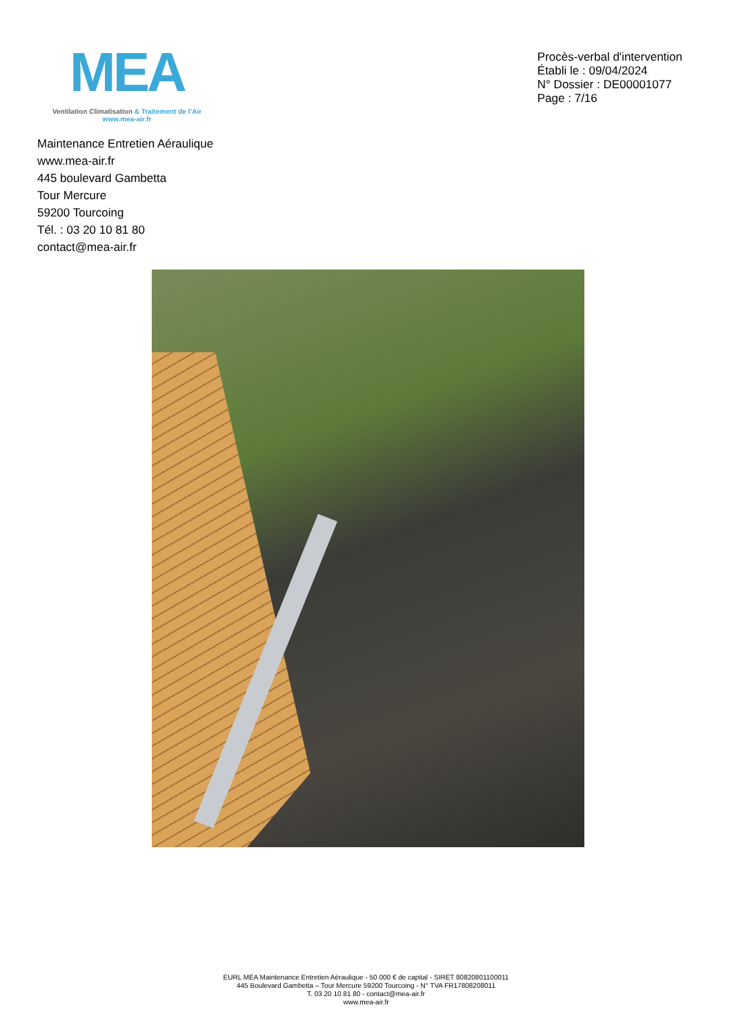MEA
Ventilation Climatisation & Traitement de l’Air
www.mea-air.fr
Procès-verbal d'intervention
Établi le : 09/04/2024
N° Dossier : DE00001077
Page : 7/16
Maintenance Entretien Aéraulique
www.mea-air.fr
445 boulevard Gambetta
Tour Mercure
59200 Tourcoing
Tél. : 03 20 10 81 80
contact@mea-air.fr
EURL MEA Maintenance Entretien Aéraulique - 50 000 € de capital - SIRET 80820801100011
445 Boulevard Gambetta – Tour Mercure 59200 Tourcoing - N° TVA FR17808208011
T. 03 20 10 81 80 - contact@mea-air.fr
www.mea-air.fr